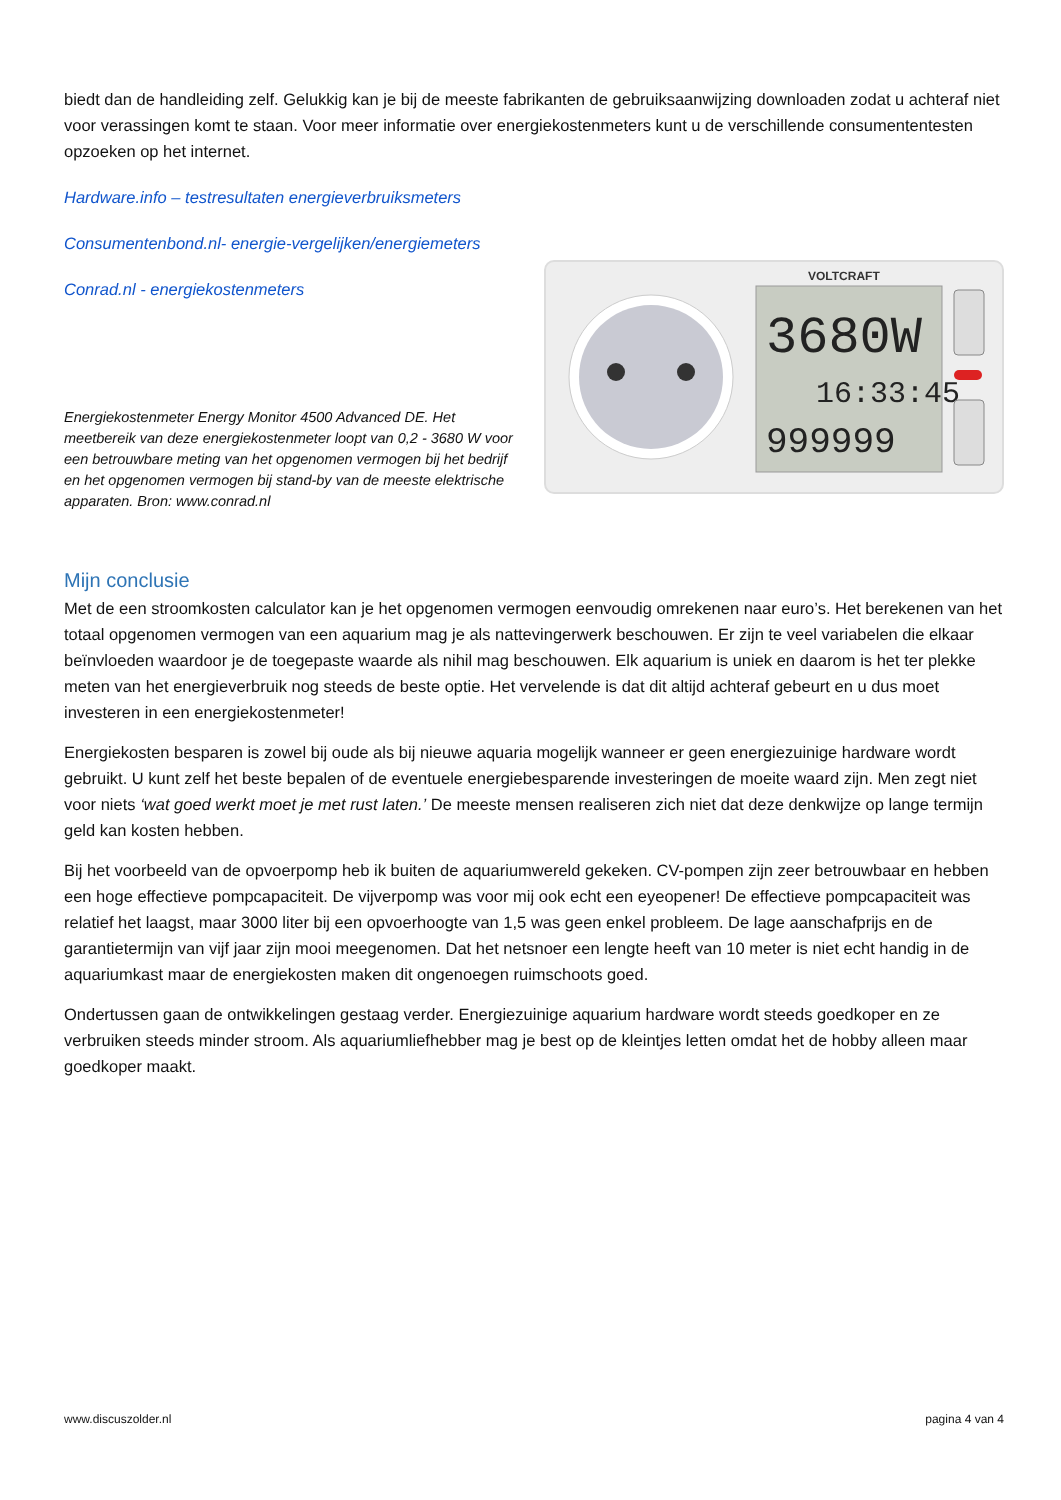biedt dan de handleiding zelf. Gelukkig kan je bij de meeste fabrikanten de gebruiksaanwijzing downloaden zodat u achteraf niet voor verassingen komt te staan. Voor meer informatie over energiekostenmeters kunt u de verschillende consumententesten opzoeken op het internet.
Hardware.info – testresultaten energieverbruiksmeters
Consumentenbond.nl- energie-vergelijken/energiemeters
Conrad.nl - energiekostenmeters
Energiekostenmeter Energy Monitor 4500 Advanced DE. Het meetbereik van deze energiekostenmeter loopt van 0,2 - 3680 W voor een betrouwbare meting van het opgenomen vermogen bij het bedrijf en het opgenomen vermogen bij stand-by van de meeste elektrische apparaten. Bron: www.conrad.nl
VOLTCRAFT
3680W
16:33:45
999999
Mijn conclusie
Met de een stroomkosten calculator kan je het opgenomen vermogen eenvoudig omrekenen naar euro’s. Het berekenen van het totaal opgenomen vermogen van een aquarium mag je als nattevingerwerk beschouwen. Er zijn te veel variabelen die elkaar beïnvloeden waardoor je de toegepaste waarde als nihil mag beschouwen. Elk aquarium is uniek en daarom is het ter plekke meten van het energieverbruik nog steeds de beste optie. Het vervelende is dat dit altijd achteraf gebeurt en u dus moet investeren in een energiekostenmeter!
Energiekosten besparen is zowel bij oude als bij nieuwe aquaria mogelijk wanneer er geen energiezuinige hardware wordt gebruikt. U kunt zelf het beste bepalen of de eventuele energiebesparende investeringen de moeite waard zijn. Men zegt niet voor niets ‘wat goed werkt moet je met rust laten.’ De meeste mensen realiseren zich niet dat deze denkwijze op lange termijn geld kan kosten hebben.
Bij het voorbeeld van de opvoerpomp heb ik buiten de aquariumwereld gekeken. CV-pompen zijn zeer betrouwbaar en hebben een hoge effectieve pompcapaciteit. De vijverpomp was voor mij ook echt een eyeopener! De effectieve pompcapaciteit was relatief het laagst, maar 3000 liter bij een opvoerhoogte van 1,5 was geen enkel probleem. De lage aanschafprijs en de garantietermijn van vijf jaar zijn mooi meegenomen. Dat het netsnoer een lengte heeft van 10 meter is niet echt handig in de aquariumkast maar de energiekosten maken dit ongenoegen ruimschoots goed.
Ondertussen gaan de ontwikkelingen gestaag verder. Energiezuinige aquarium hardware wordt steeds goedkoper en ze verbruiken steeds minder stroom. Als aquariumliefhebber mag je best op de kleintjes letten omdat het de hobby alleen maar goedkoper maakt.
www.discuszolder.nl pagina 4 van 4